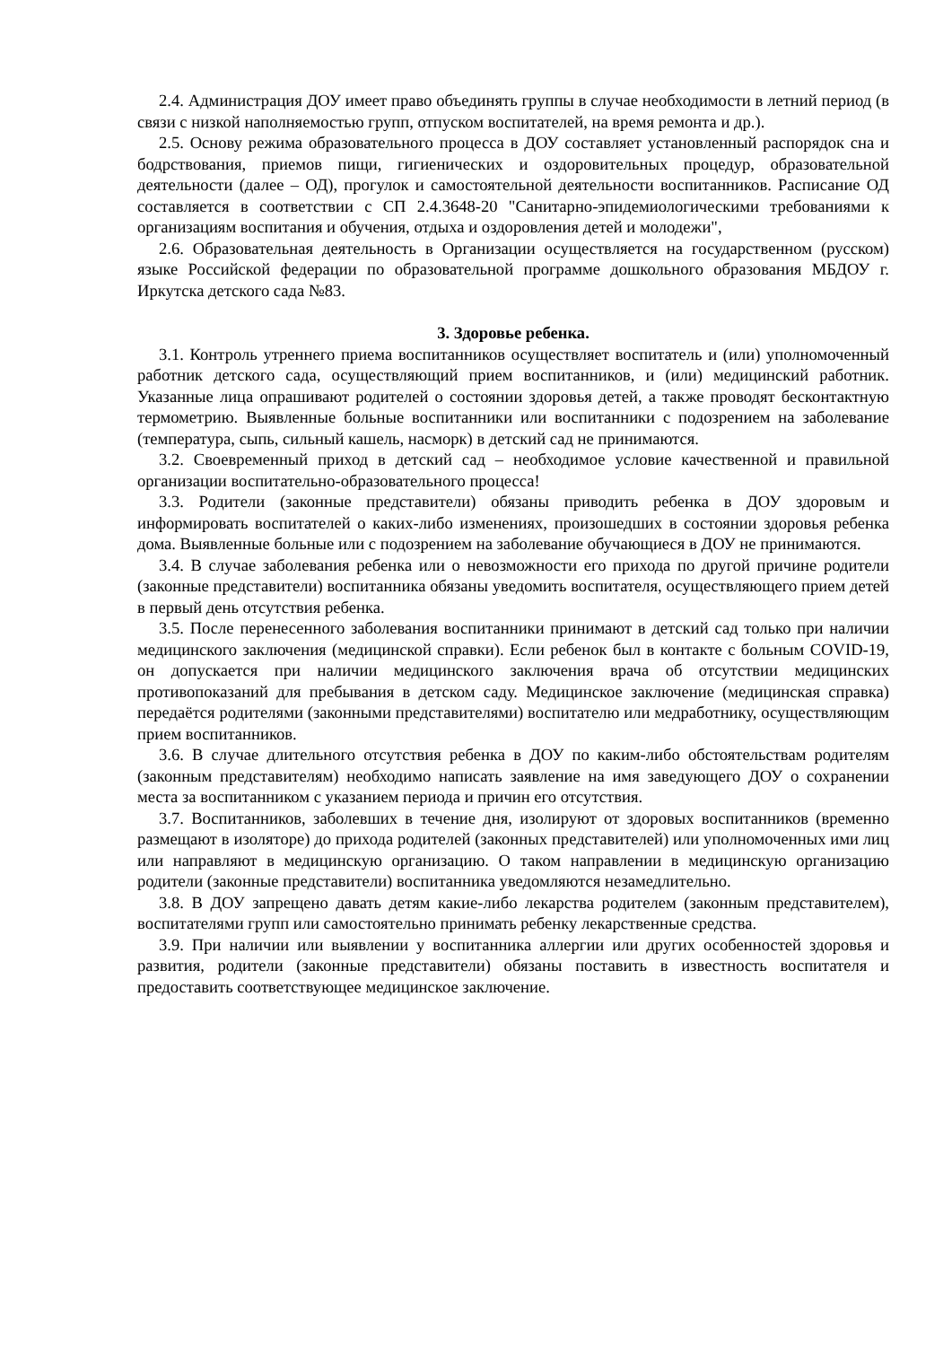2.4. Администрация ДОУ имеет право объединять группы в случае необходимости в летний период (в связи с низкой наполняемостью групп, отпуском воспитателей, на время ремонта и др.).
2.5. Основу режима образовательного процесса в ДОУ составляет установленный распорядок сна и бодрствования, приемов пищи, гигиенических и оздоровительных процедур, образовательной деятельности (далее – ОД), прогулок и самостоятельной деятельности воспитанников. Расписание ОД составляется в соответствии с СП 2.4.3648-20 "Санитарно-эпидемиологическими требованиями к организациям воспитания и обучения, отдыха и оздоровления детей и молодежи",
2.6. Образовательная деятельность в Организации осуществляется на государственном (русском) языке Российской федерации по образовательной программе дошкольного образования МБДОУ г. Иркутска детского сада №83.
3. Здоровье ребенка.
3.1. Контроль утреннего приема воспитанников осуществляет воспитатель и (или) уполномоченный работник детского сада, осуществляющий прием воспитанников, и (или) медицинский работник. Указанные лица опрашивают родителей о состоянии здоровья детей, а также проводят бесконтактную термометрию. Выявленные больные воспитанники или воспитанники с подозрением на заболевание (температура, сыпь, сильный кашель, насморк) в детский сад не принимаются.
3.2. Своевременный приход в детский сад – необходимое условие качественной и правильной организации воспитательно-образовательного процесса!
3.3. Родители (законные представители) обязаны приводить ребенка в ДОУ здоровым и информировать воспитателей о каких-либо изменениях, произошедших в состоянии здоровья ребенка дома. Выявленные больные или с подозрением на заболевание обучающиеся в ДОУ не принимаются.
3.4. В случае заболевания ребенка или о невозможности его прихода по другой причине родители (законные представители) воспитанника обязаны уведомить воспитателя, осуществляющего прием детей в первый день отсутствия ребенка.
3.5. После перенесенного заболевания воспитанники принимают в детский сад только при наличии медицинского заключения (медицинской справки). Если ребенок был в контакте с больным COVID-19, он допускается при наличии медицинского заключения врача об отсутствии медицинских противопоказаний для пребывания в детском саду. Медицинское заключение (медицинская справка) передаётся родителями (законными представителями) воспитателю или медработнику, осуществляющим прием воспитанников.
3.6. В случае длительного отсутствия ребенка в ДОУ по каким-либо обстоятельствам родителям (законным представителям) необходимо написать заявление на имя заведующего ДОУ о сохранении места за воспитанником с указанием периода и причин его отсутствия.
3.7. Воспитанников, заболевших в течение дня, изолируют от здоровых воспитанников (временно размещают в изоляторе) до прихода родителей (законных представителей) или уполномоченных ими лиц или направляют в медицинскую организацию. О таком направлении в медицинскую организацию родители (законные представители) воспитанника уведомляются незамедлительно.
3.8. В ДОУ запрещено давать детям какие-либо лекарства родителем (законным представителем), воспитателями групп или самостоятельно принимать ребенку лекарственные средства.
3.9. При наличии или выявлении у воспитанника аллергии или других особенностей здоровья и развития, родители (законные представители) обязаны поставить в известность воспитателя и предоставить соответствующее медицинское заключение.